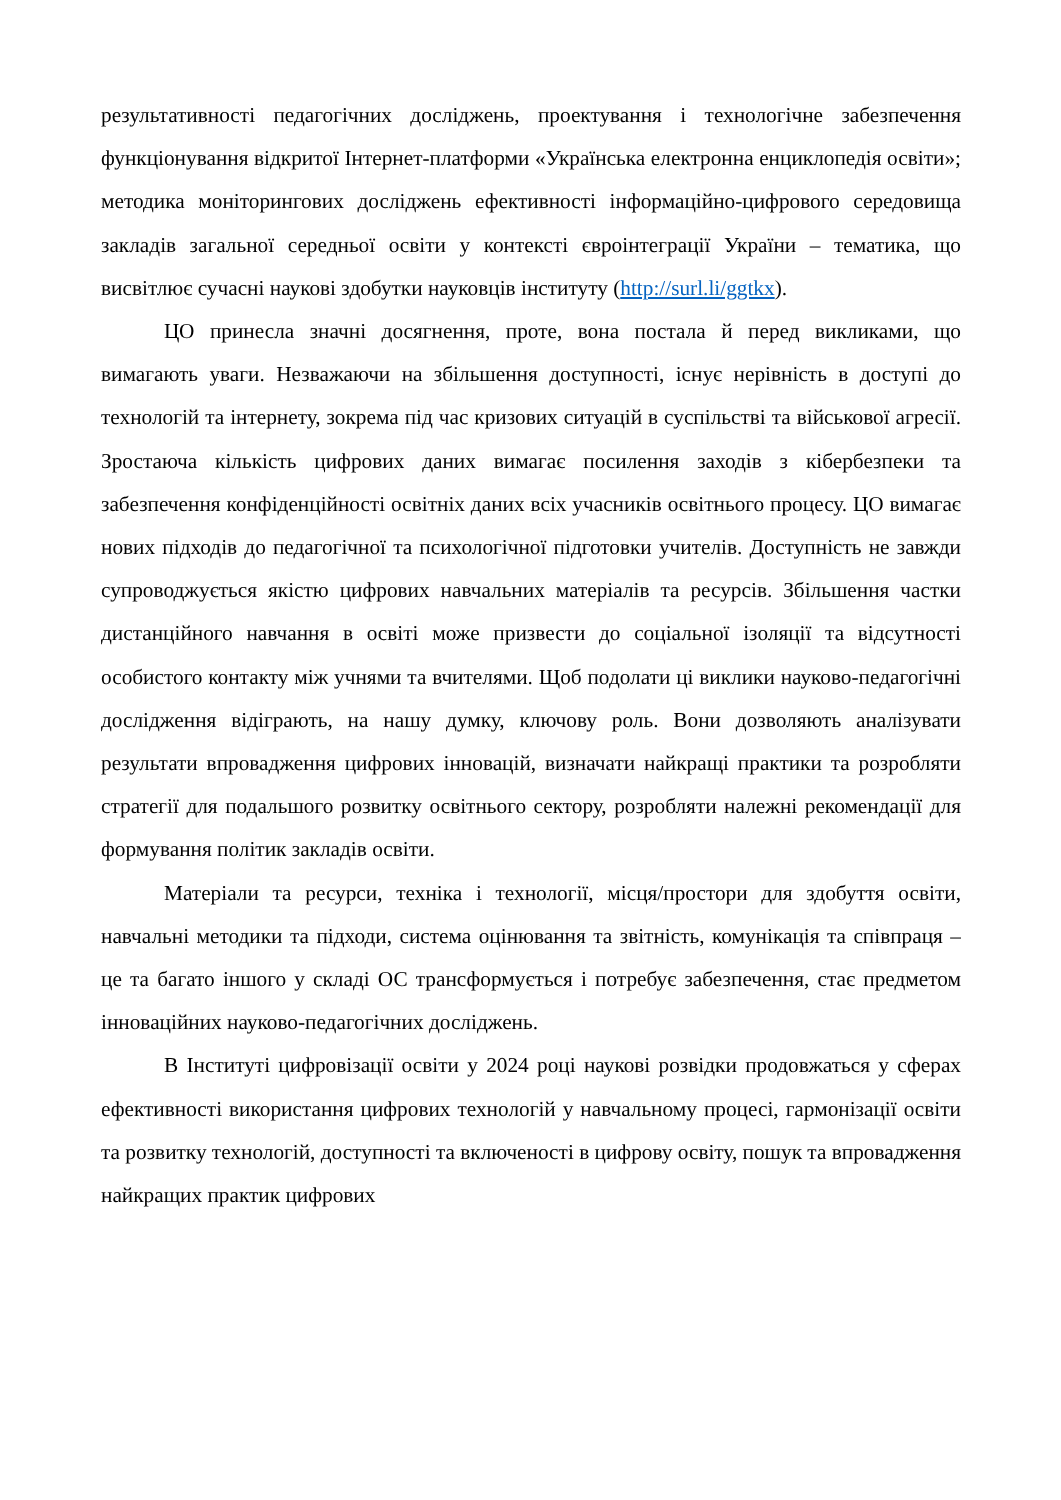результативності педагогічних досліджень, проектування і технологічне забезпечення функціонування відкритої Інтернет-платформи «Українська електронна енциклопедія освіти»; методика моніторингових досліджень ефективності інформаційно-цифрового середовища закладів загальної середньої освіти у контексті євроінтеграції України – тематика, що висвітлює сучасні наукові здобутки науковців інституту (http://surl.li/ggtkx).
ЦО принесла значні досягнення, проте, вона постала й перед викликами, що вимагають уваги. Незважаючи на збільшення доступності, існує нерівність в доступі до технологій та інтернету, зокрема під час кризових ситуацій в суспільстві та військової агресії. Зростаюча кількість цифрових даних вимагає посилення заходів з кібербезпеки та забезпечення конфіденційності освітніх даних всіх учасників освітнього процесу. ЦО вимагає нових підходів до педагогічної та психологічної підготовки учителів. Доступність не завжди супроводжується якістю цифрових навчальних матеріалів та ресурсів. Збільшення частки дистанційного навчання в освіті може призвести до соціальної ізоляції та відсутності особистого контакту між учнями та вчителями. Щоб подолати ці виклики науково-педагогічні дослідження відіграють, на нашу думку, ключову роль. Вони дозволяють аналізувати результати впровадження цифрових інновацій, визначати найкращі практики та розробляти стратегії для подальшого розвитку освітнього сектору, розробляти належні рекомендації для формування політик закладів освіти.
Матеріали та ресурси, техніка і технології, місця/простори для здобуття освіти, навчальні методики та підходи, система оцінювання та звітність, комунікація та співпраця – це та багато іншого у складі ОС трансформується і потребує забезпечення, стає предметом інноваційних науково-педагогічних досліджень.
В Інституті цифровізації освіти у 2024 році наукові розвідки продовжаться у сферах ефективності використання цифрових технологій у навчальному процесі, гармонізації освіти та розвитку технологій, доступності та включеності в цифрову освіту, пошук та впровадження найкращих практик цифрових